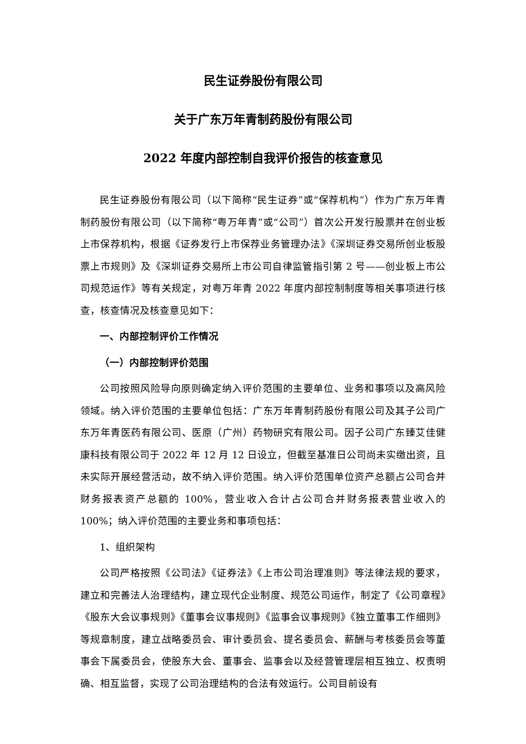民生证券股份有限公司
关于广东万年青制药股份有限公司
2022 年度内部控制自我评价报告的核查意见
民生证券股份有限公司（以下简称“民生证券”或“保荐机构”）作为广东万年青制药股份有限公司（以下简称“粤万年青”或“公司”）首次公开发行股票并在创业板上市保荐机构，根据《证券发行上市保荐业务管理办法》《深圳证券交易所创业板股票上市规则》及《深圳证券交易所上市公司自律监管指引第 2 号——创业板上市公司规范运作》等有关规定，对粤万年青 2022 年度内部控制制度等相关事项进行核查，核查情况及核查意见如下：
一、内部控制评价工作情况
（一）内部控制评价范围
公司按照风险导向原则确定纳入评价范围的主要单位、业务和事项以及高风险领域。纳入评价范围的主要单位包括：广东万年青制药股份有限公司及其子公司广东万年青医药有限公司、医原（广州）药物研究有限公司。因子公司广东臻艾佳健康科技有限公司于 2022 年 12 月 12 日设立，但截至基准日公司尚未实缴出资，且未实际开展经营活动，故不纳入评价范围。纳入评价范围单位资产总额占公司合并财务报表资产总额的 100%，营业收入合计占公司合并财务报表营业收入的 100%；纳入评价范围的主要业务和事项包括：
1、组织架构
公司严格按照《公司法》《证券法》《上市公司治理准则》等法律法规的要求，建立和完善法人治理结构，建立现代企业制度、规范公司运作，制定了《公司章程》《股东大会议事规则》《董事会议事规则》《监事会议事规则》《独立董事工作细则》等规章制度，建立战略委员会、审计委员会、提名委员会、薪酬与考核委员会等董事会下属委员会，使股东大会、董事会、监事会以及经营管理层相互独立、权责明确、相互监督，实现了公司治理结构的合法有效运行。公司目前设有